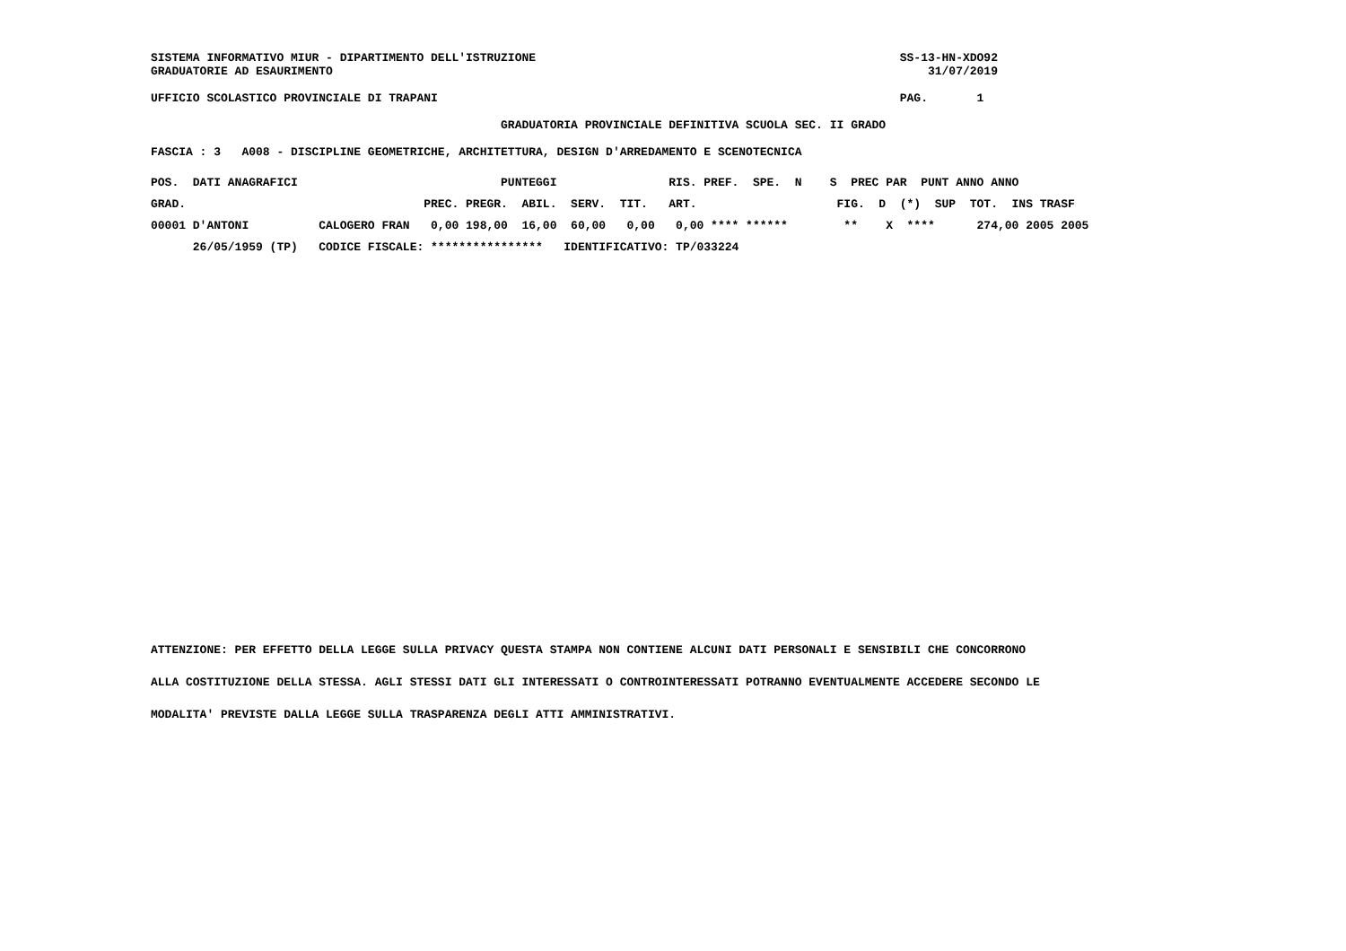SISTEMA INFORMATIVO MIUR - DIPARTIMENTO DELL'ISTRUZIONE                                                    SS-13-HN-XDO92
GRADUATORIE AD ESAURIMENTO                                                                                     31/07/2019

UFFICIO SCOLASTICO PROVINCIALE DI TRAPANI                                                                  PAG.       1

                                                  GRADUATORIA PROVINCIALE DEFINITIVA SCUOLA SEC. II GRADO

FASCIA : 3   A008 - DISCIPLINE GEOMETRICHE, ARCHITETTURA, DESIGN D'ARREDAMENTO E SCENOTECNICA
| POS. DATI ANAGRAFICI PUNTEGGI RIS. PREF. SPE. N S PREC PAR PUNT ANNO ANNO |
| --- |
| GRAD. PREC. PREGR. ABIL. SERV. TIT. ART. FIG. D (*) SUP TOT. INS TRASF |
| 00001 D'ANTONI CALOGERO FRAN 0,00 198,00 16,00 60,00 0,00 0,00 **** ****** ** X **** 274,00 2005 2005 |
| 26/05/1959 (TP) CODICE FISCALE: **************** IDENTIFICATIVO: TP/033224 |
ATTENZIONE: PER EFFETTO DELLA LEGGE SULLA PRIVACY QUESTA STAMPA NON CONTIENE ALCUNI DATI PERSONALI E SENSIBILI CHE CONCORRONO
ALLA COSTITUZIONE DELLA STESSA. AGLI STESSI DATI GLI INTERESSATI O CONTROINTERESSATI POTRANNO EVENTUALMENTE ACCEDERE SECONDO LE
MODALITA' PREVISTE DALLA LEGGE SULLA TRASPARENZA DEGLI ATTI AMMINISTRATIVI.